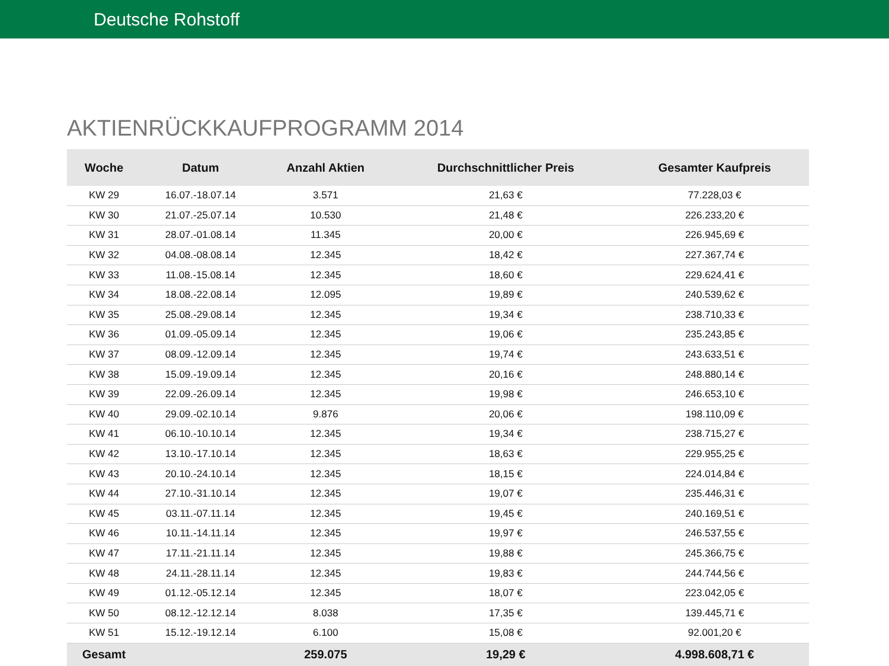Deutsche Rohstoff
AKTIENRÜCKKAUFPROGRAMM 2014
| Woche | Datum | Anzahl Aktien | Durchschnittlicher Preis | Gesamter Kaufpreis |
| --- | --- | --- | --- | --- |
| KW 29 | 16.07.-18.07.14 | 3.571 | 21,63 € | 77.228,03 € |
| KW 30 | 21.07.-25.07.14 | 10.530 | 21,48 € | 226.233,20 € |
| KW 31 | 28.07.-01.08.14 | 11.345 | 20,00 € | 226.945,69 € |
| KW 32 | 04.08.-08.08.14 | 12.345 | 18,42 € | 227.367,74 € |
| KW 33 | 11.08.-15.08.14 | 12.345 | 18,60 € | 229.624,41 € |
| KW 34 | 18.08.-22.08.14 | 12.095 | 19,89 € | 240.539,62 € |
| KW 35 | 25.08.-29.08.14 | 12.345 | 19,34 € | 238.710,33 € |
| KW 36 | 01.09.-05.09.14 | 12.345 | 19,06 € | 235.243,85 € |
| KW 37 | 08.09.-12.09.14 | 12.345 | 19,74 € | 243.633,51 € |
| KW 38 | 15.09.-19.09.14 | 12.345 | 20,16 € | 248.880,14 € |
| KW 39 | 22.09.-26.09.14 | 12.345 | 19,98 € | 246.653,10 € |
| KW 40 | 29.09.-02.10.14 | 9.876 | 20,06 € | 198.110,09 € |
| KW 41 | 06.10.-10.10.14 | 12.345 | 19,34 € | 238.715,27 € |
| KW 42 | 13.10.-17.10.14 | 12.345 | 18,63 € | 229.955,25 € |
| KW 43 | 20.10.-24.10.14 | 12.345 | 18,15 € | 224.014,84 € |
| KW 44 | 27.10.-31.10.14 | 12.345 | 19,07 € | 235.446,31 € |
| KW 45 | 03.11.-07.11.14 | 12.345 | 19,45 € | 240.169,51 € |
| KW 46 | 10.11.-14.11.14 | 12.345 | 19,97 € | 246.537,55 € |
| KW 47 | 17.11.-21.11.14 | 12.345 | 19,88 € | 245.366,75 € |
| KW 48 | 24.11.-28.11.14 | 12.345 | 19,83 € | 244.744,56 € |
| KW 49 | 01.12.-05.12.14 | 12.345 | 18,07 € | 223.042,05 € |
| KW 50 | 08.12.-12.12.14 | 8.038 | 17,35 € | 139.445,71 € |
| KW 51 | 15.12.-19.12.14 | 6.100 | 15,08 € | 92.001,20 € |
| Gesamt | | 259.075 | 19,29 € | 4.998.608,71 € |